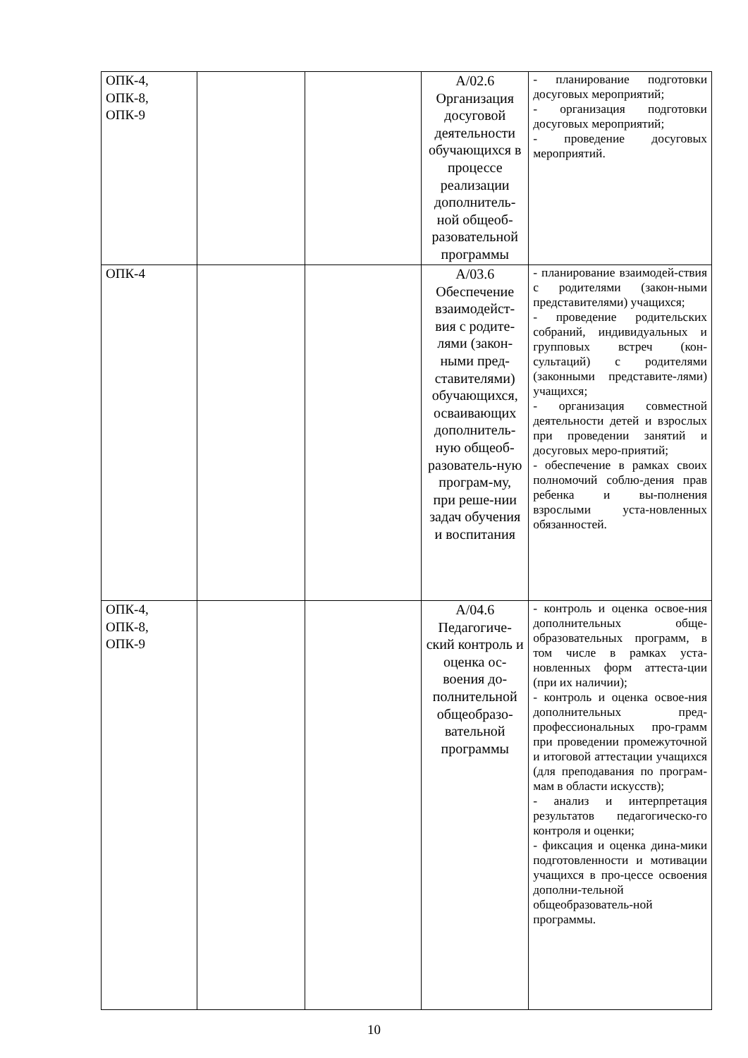| ОПК-4, ОПК-8, ОПК-9 | | | А/02.6 Организация досуговой деятельности обучающихся в процессе реализации дополнитель-ной общеоб-разовательной программы | - планирование подготовки досуговых мероприятий; - организация подготовки досуговых мероприятий; - проведение досуговых мероприятий. |
| ОПК-4 | | | А/03.6 Обеспечение взаимодейст-вия с родите-лями (закон-ными пред-ставителями) обучающихся, осваивающих дополнитель-ную общеоб-разователь-ную програм-му, при реше-нии задач обучения и воспитания | - планирование взаимодей-ствия с родителями (закон-ными представителями) учащихся; - проведение родительских собраний, индивидуальных и групповых встреч (кон-сультаций) с родителями (законными представите-лями) учащихся; - организация совместной деятельности детей и взрослых при проведении занятий и досуговых меро-приятий; - обеспечение в рамках своих полномочий соблю-дения прав ребенка и вы-полнения взрослыми уста-новленных обязанностей. |
| ОПК-4, ОПК-8, ОПК-9 | | | А/04.6 Педагогиче-ский контроль и оценка ос-воения до-полнительной общеобразо-вательной программы | - контроль и оценка освое-ния дополнительных обще-образовательных программ, в том числе в рамках уста-новленных форм аттеста-ции (при их наличии); - контроль и оценка освое-ния дополнительных пред-профессиональных про-грамм при проведении промежуточной и итоговой аттестации учащихся (для преподавания по програм-мам в области искусств); - анализ и интерпретация результатов педагогическо-го контроля и оценки; - фиксация и оценка дина-мики подготовленности и мотивации учащихся в про-цессе освоения дополни-тельной общеобразователь-ной программы. |
10